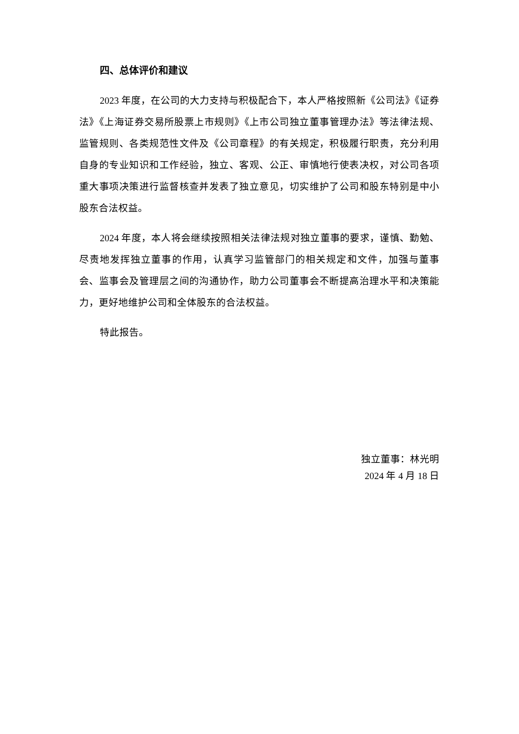四、总体评价和建议
2023 年度，在公司的大力支持与积极配合下，本人严格按照新《公司法》《证券法》《上海证券交易所股票上市规则》《上市公司独立董事管理办法》等法律法规、监管规则、各类规范性文件及《公司章程》的有关规定，积极履行职责，充分利用自身的专业知识和工作经验，独立、客观、公正、审慎地行使表决权，对公司各项重大事项决策进行监督核查并发表了独立意见，切实维护了公司和股东特别是中小股东合法权益。
2024 年度，本人将会继续按照相关法律法规对独立董事的要求，谨慎、勤勉、尽责地发挥独立董事的作用，认真学习监管部门的相关规定和文件，加强与董事会、监事会及管理层之间的沟通协作，助力公司董事会不断提高治理水平和决策能力，更好地维护公司和全体股东的合法权益。
特此报告。
独立董事：林光明
2024 年 4 月 18 日